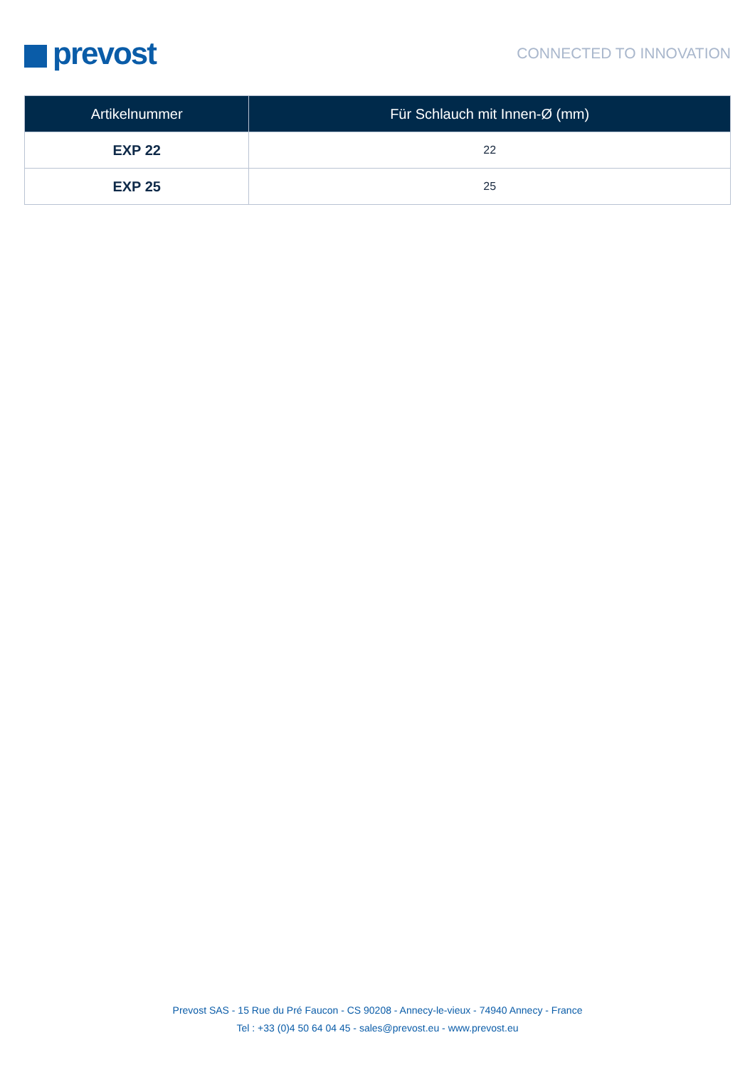prevost
CONNECTED TO INNOVATION
| Artikelnummer | Für Schlauch mit Innen-Ø (mm) |
| --- | --- |
| EXP 22 | 22 |
| EXP 25 | 25 |
Prevost SAS - 15 Rue du Pré Faucon - CS 90208 - Annecy-le-vieux - 74940 Annecy - France
Tel : +33 (0)4 50 64 04 45 - sales@prevost.eu - www.prevost.eu